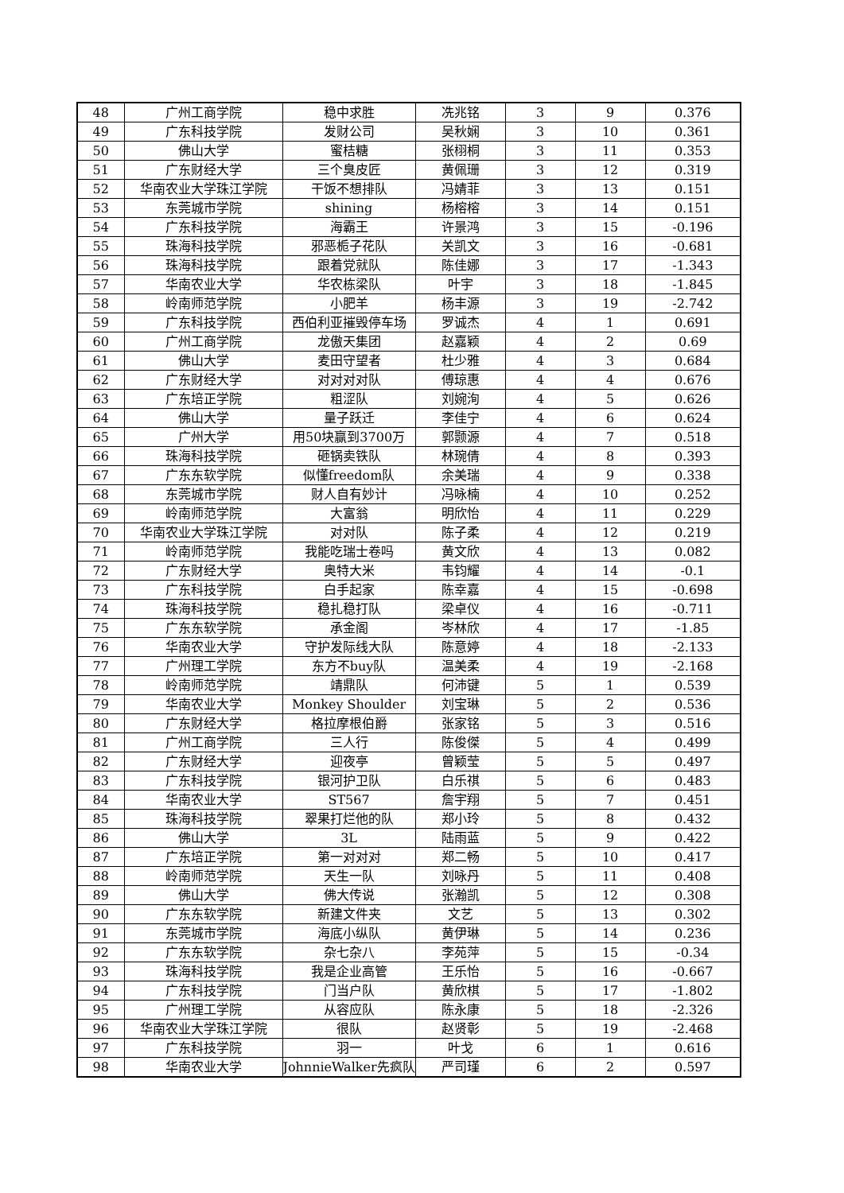| 48 | 广州工商学院 | 稳中求胜 | 冼兆铭 | 3 | 9 | 0.376 |
| 49 | 广东科技学院 | 发财公司 | 吴秋娴 | 3 | 10 | 0.361 |
| 50 | 佛山大学 | 蜜桔糖 | 张栩桐 | 3 | 11 | 0.353 |
| 51 | 广东财经大学 | 三个臭皮匠 | 黄佩珊 | 3 | 12 | 0.319 |
| 52 | 华南农业大学珠江学院 | 干饭不想排队 | 冯婧菲 | 3 | 13 | 0.151 |
| 53 | 东莞城市学院 | shining | 杨榕榕 | 3 | 14 | 0.151 |
| 54 | 广东科技学院 | 海霸王 | 许景鸿 | 3 | 15 | -0.196 |
| 55 | 珠海科技学院 | 邪恶栀子花队 | 关凯文 | 3 | 16 | -0.681 |
| 56 | 珠海科技学院 | 跟着党就队 | 陈佳娜 | 3 | 17 | -1.343 |
| 57 | 华南农业大学 | 华农栋梁队 | 叶宇 | 3 | 18 | -1.845 |
| 58 | 岭南师范学院 | 小肥羊 | 杨丰源 | 3 | 19 | -2.742 |
| 59 | 广东科技学院 | 西伯利亚摧毁停车场 | 罗诚杰 | 4 | 1 | 0.691 |
| 60 | 广州工商学院 | 龙傲天集团 | 赵嘉颖 | 4 | 2 | 0.69 |
| 61 | 佛山大学 | 麦田守望者 | 杜少雅 | 4 | 3 | 0.684 |
| 62 | 广东财经大学 | 对对对对队 | 傅琼惠 | 4 | 4 | 0.676 |
| 63 | 广东培正学院 | 粗涩队 | 刘婉洵 | 4 | 5 | 0.626 |
| 64 | 佛山大学 | 量子跃迁 | 李佳宁 | 4 | 6 | 0.624 |
| 65 | 广州大学 | 用50块赢到3700万 | 郭颢源 | 4 | 7 | 0.518 |
| 66 | 珠海科技学院 | 砸锅卖铁队 | 林琬倩 | 4 | 8 | 0.393 |
| 67 | 广东东软学院 | 似懂freedom队 | 余美瑞 | 4 | 9 | 0.338 |
| 68 | 东莞城市学院 | 财人自有妙计 | 冯咏楠 | 4 | 10 | 0.252 |
| 69 | 岭南师范学院 | 大富翁 | 明欣怡 | 4 | 11 | 0.229 |
| 70 | 华南农业大学珠江学院 | 对对队 | 陈子柔 | 4 | 12 | 0.219 |
| 71 | 岭南师范学院 | 我能吃瑞士卷吗 | 黄文欣 | 4 | 13 | 0.082 |
| 72 | 广东财经大学 | 奥特大米 | 韦钧耀 | 4 | 14 | -0.1 |
| 73 | 广东科技学院 | 白手起家 | 陈幸嘉 | 4 | 15 | -0.698 |
| 74 | 珠海科技学院 | 稳扎稳打队 | 梁卓仪 | 4 | 16 | -0.711 |
| 75 | 广东东软学院 | 承金阁 | 岑林欣 | 4 | 17 | -1.85 |
| 76 | 华南农业大学 | 守护发际线大队 | 陈意婷 | 4 | 18 | -2.133 |
| 77 | 广州理工学院 | 东方不buy队 | 温美柔 | 4 | 19 | -2.168 |
| 78 | 岭南师范学院 | 靖鼎队 | 何沛键 | 5 | 1 | 0.539 |
| 79 | 华南农业大学 | Monkey Shoulder | 刘宝琳 | 5 | 2 | 0.536 |
| 80 | 广东财经大学 | 格拉摩根伯爵 | 张家铭 | 5 | 3 | 0.516 |
| 81 | 广州工商学院 | 三人行 | 陈俊傑 | 5 | 4 | 0.499 |
| 82 | 广东财经大学 | 迎夜亭 | 曾颖莹 | 5 | 5 | 0.497 |
| 83 | 广东科技学院 | 银河护卫队 | 白乐祺 | 5 | 6 | 0.483 |
| 84 | 华南农业大学 | ST567 | 詹宇翔 | 5 | 7 | 0.451 |
| 85 | 珠海科技学院 | 翠果打烂他的队 | 郑小玲 | 5 | 8 | 0.432 |
| 86 | 佛山大学 | 3L | 陆雨蓝 | 5 | 9 | 0.422 |
| 87 | 广东培正学院 | 第一对对对 | 郑二畅 | 5 | 10 | 0.417 |
| 88 | 岭南师范学院 | 天生一队 | 刘咏丹 | 5 | 11 | 0.408 |
| 89 | 佛山大学 | 佛大传说 | 张瀚凯 | 5 | 12 | 0.308 |
| 90 | 广东东软学院 | 新建文件夹 | 文艺 | 5 | 13 | 0.302 |
| 91 | 东莞城市学院 | 海底小纵队 | 黄伊琳 | 5 | 14 | 0.236 |
| 92 | 广东东软学院 | 杂七杂八 | 李苑萍 | 5 | 15 | -0.34 |
| 93 | 珠海科技学院 | 我是企业高管 | 王乐怡 | 5 | 16 | -0.667 |
| 94 | 广东科技学院 | 门当户队 | 黄欣棋 | 5 | 17 | -1.802 |
| 95 | 广州理工学院 | 从容应队 | 陈永康 | 5 | 18 | -2.326 |
| 96 | 华南农业大学珠江学院 | 很队 | 赵贤彰 | 5 | 19 | -2.468 |
| 97 | 广东科技学院 | 羽一 | 叶戈 | 6 | 1 | 0.616 |
| 98 | 华南农业大学 | JohnnieWalker先疯队 | 严司瑾 | 6 | 2 | 0.597 |